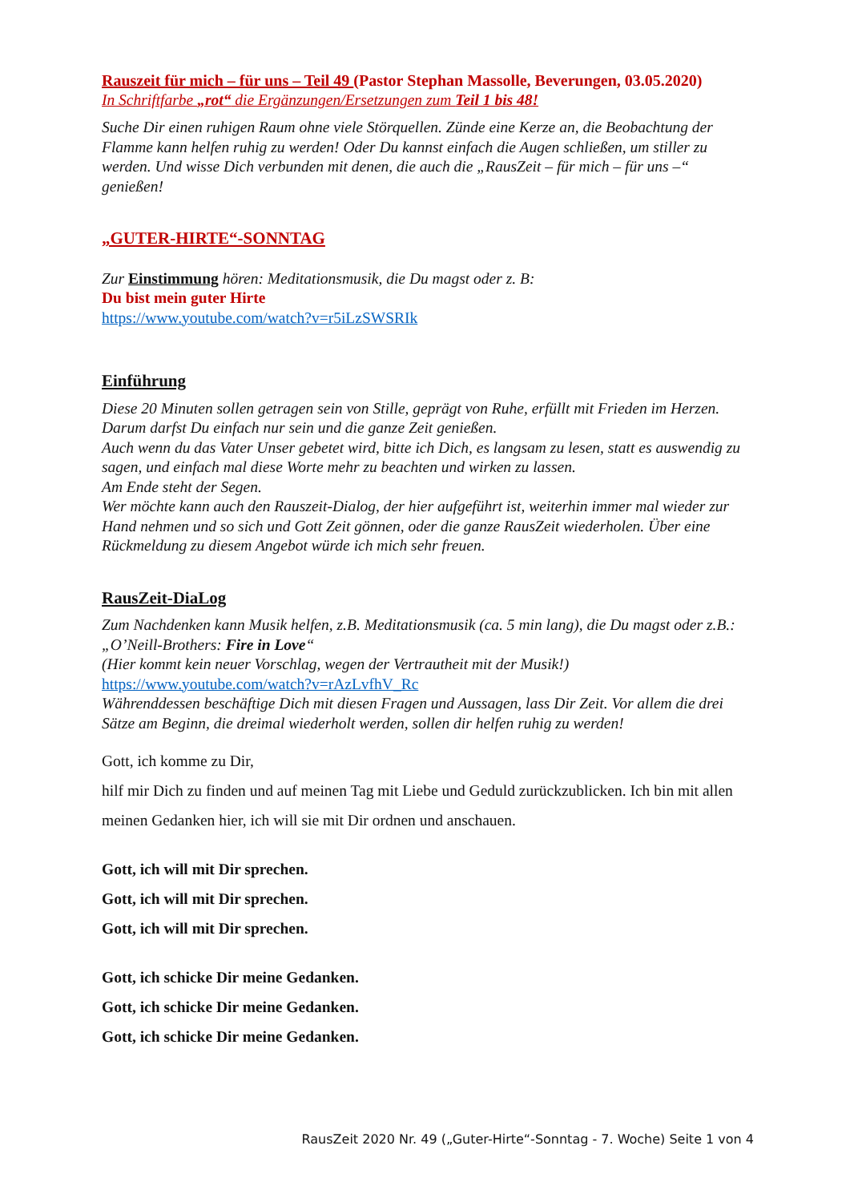Rauszeit für mich – für uns – Teil 49 (Pastor Stephan Massolle, Beverungen, 03.05.2020)
In Schriftfarbe „rot“ die Ergänzungen/Ersetzungen zum Teil 1 bis 48!
Suche Dir einen ruhigen Raum ohne viele Störquellen. Zünde eine Kerze an, die Beobachtung der Flamme kann helfen ruhig zu werden! Oder Du kannst einfach die Augen schließen, um stiller zu werden. Und wisse Dich verbunden mit denen, die auch die „RausZeit – für mich – für uns –“ genießen!
„GUTER-HIRTE“-SONNTAG
Zur Einstimmung hören: Meditationsmusik, die Du magst oder z. B:
Du bist mein guter Hirte
https://www.youtube.com/watch?v=r5iLzSWSRIk
Einführung
Diese 20 Minuten sollen getragen sein von Stille, geprägt von Ruhe, erfüllt mit Frieden im Herzen. Darum darfst Du einfach nur sein und die ganze Zeit genießen.
Auch wenn du das Vater Unser gebetet wird, bitte ich Dich, es langsam zu lesen, statt es auswendig zu sagen, und einfach mal diese Worte mehr zu beachten und wirken zu lassen.
Am Ende steht der Segen.
Wer möchte kann auch den Rauszeit-Dialog, der hier aufgeführt ist, weiterhin immer mal wieder zur Hand nehmen und so sich und Gott Zeit gönnen, oder die ganze RausZeit wiederholen. Über eine Rückmeldung zu diesem Angebot würde ich mich sehr freuen.
RausZeit-DiaLog
Zum Nachdenken kann Musik helfen, z.B. Meditationsmusik (ca. 5 min lang), die Du magst oder z.B.: „O’Neill-Brothers: Fire in Love“
(Hier kommt kein neuer Vorschlag, wegen der Vertrautheit mit der Musik!)
https://www.youtube.com/watch?v=rAzLvfhV_Rc
Währenddessen beschäftige Dich mit diesen Fragen und Aussagen, lass Dir Zeit. Vor allem die drei Sätze am Beginn, die dreimal wiederholt werden, sollen dir helfen ruhig zu werden!
Gott, ich komme zu Dir,
hilf mir Dich zu finden und auf meinen Tag mit Liebe und Geduld zurückzublicken. Ich bin mit allen meinen Gedanken hier, ich will sie mit Dir ordnen und anschauen.
Gott, ich will mit Dir sprechen.
Gott, ich will mit Dir sprechen.
Gott, ich will mit Dir sprechen.
Gott, ich schicke Dir meine Gedanken.
Gott, ich schicke Dir meine Gedanken.
Gott, ich schicke Dir meine Gedanken.
RausZeit 2020 Nr. 49 („Guter-Hirte“-Sonntag - 7. Woche) Seite 1 von 4